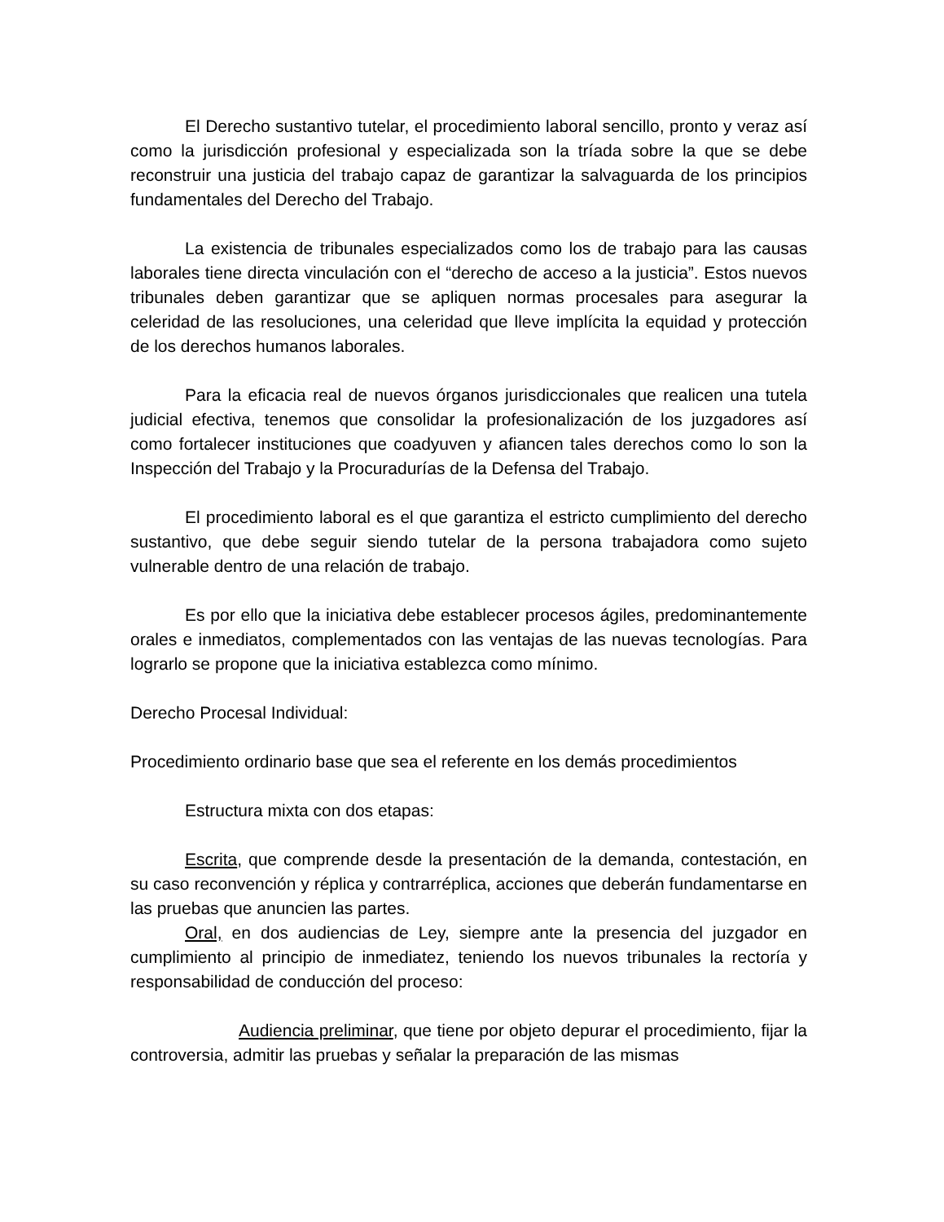El Derecho sustantivo tutelar, el procedimiento laboral sencillo, pronto y veraz así como la jurisdicción profesional y especializada son la tríada sobre la que se debe reconstruir una justicia del trabajo capaz de garantizar la salvaguarda de los principios fundamentales del Derecho del Trabajo.
La existencia de tribunales especializados como los de trabajo para las causas laborales tiene directa vinculación con el “derecho de acceso a la justicia”. Estos nuevos tribunales deben garantizar que se apliquen normas procesales para asegurar la celeridad de las resoluciones, una celeridad que lleve implícita la equidad y protección de los derechos humanos laborales.
Para la eficacia real de nuevos órganos jurisdiccionales que realicen una tutela judicial efectiva, tenemos que consolidar la profesionalización de los juzgadores así como fortalecer instituciones que coadyuven y afiancen tales derechos como lo son la Inspección del Trabajo y la Procuradurías de la Defensa del Trabajo.
El procedimiento laboral es el que garantiza el estricto cumplimiento del derecho sustantivo, que debe seguir siendo tutelar de la persona trabajadora como sujeto vulnerable dentro de una relación de trabajo.
Es por ello que la iniciativa debe establecer procesos ágiles, predominantemente orales e inmediatos, complementados con las ventajas de las nuevas tecnologías. Para lograrlo se propone que la iniciativa establezca como mínimo.
Derecho Procesal Individual:
Procedimiento ordinario base que sea el referente en los demás procedimientos
Estructura mixta con dos etapas:
Escrita, que comprende desde la presentación de la demanda, contestación, en su caso reconvención y réplica y contrarréplica, acciones que deberán fundamentarse en las pruebas que anuncien las partes.
Oral, en dos audiencias de Ley, siempre ante la presencia del juzgador en cumplimiento al principio de inmediatez, teniendo los nuevos tribunales la rectoría y responsabilidad de conducción del proceso:
Audiencia preliminar, que tiene por objeto depurar el procedimiento, fijar la controversia, admitir las pruebas y señalar la preparación de las mismas